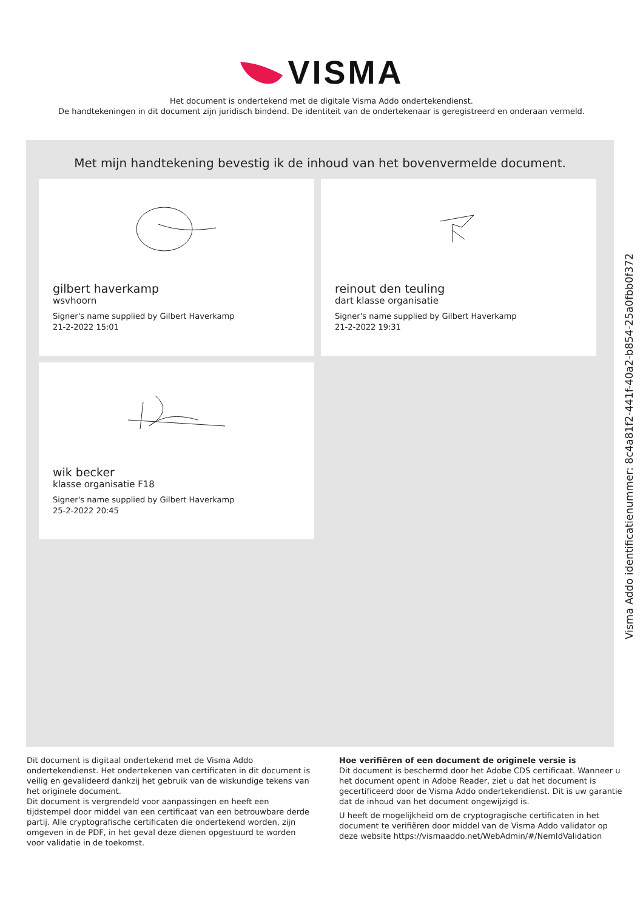VISMA
Het document is ondertekend met de digitale Visma Addo ondertekendienst.
De handtekeningen in dit document zijn juridisch bindend. De identiteit van de ondertekenaar is geregistreerd en onderaan vermeld.
Met mijn handtekening bevestig ik de inhoud van het bovenvermelde document.
gilbert haverkamp
wsvhoorn
Signer's name supplied by Gilbert Haverkamp
21-2-2022 15:01
reinout den teuling
dart klasse organisatie
Signer's name supplied by Gilbert Haverkamp
21-2-2022 19:31
wik becker
klasse organisatie F18
Signer's name supplied by Gilbert Haverkamp
25-2-2022 20:45
Dit document is digitaal ondertekend met de Visma Addo ondertekendienst. Het ondertekenen van certificaten in dit document is veilig en gevalideerd dankzij het gebruik van de wiskundige tekens van het originele document.
Dit document is vergrendeld voor aanpassingen en heeft een tijdstempel door middel van een certificaat van een betrouwbare derde partij. Alle cryptografische certificaten die ondertekend worden, zijn omgeven in de PDF, in het geval deze dienen opgestuurd te worden voor validatie in de toekomst.
Hoe verifiëren of een document de originele versie is
Dit document is beschermd door het Adobe CDS certificaat. Wanneer u het document opent in Adobe Reader, ziet u dat het document is gecertificeerd door de Visma Addo ondertekendienst. Dit is uw garantie dat de inhoud van het document ongewijzigd is.
U heeft de mogelijkheid om de cryptogragische certificaten in het document te verifiëren door middel van de Visma Addo validator op deze website https://vismaaddo.net/WebAdmin/#/NemIdValidation
Visma Addo identificatienummer: 8c4a81f2-441f-40a2-b854-25a0fbb0f372